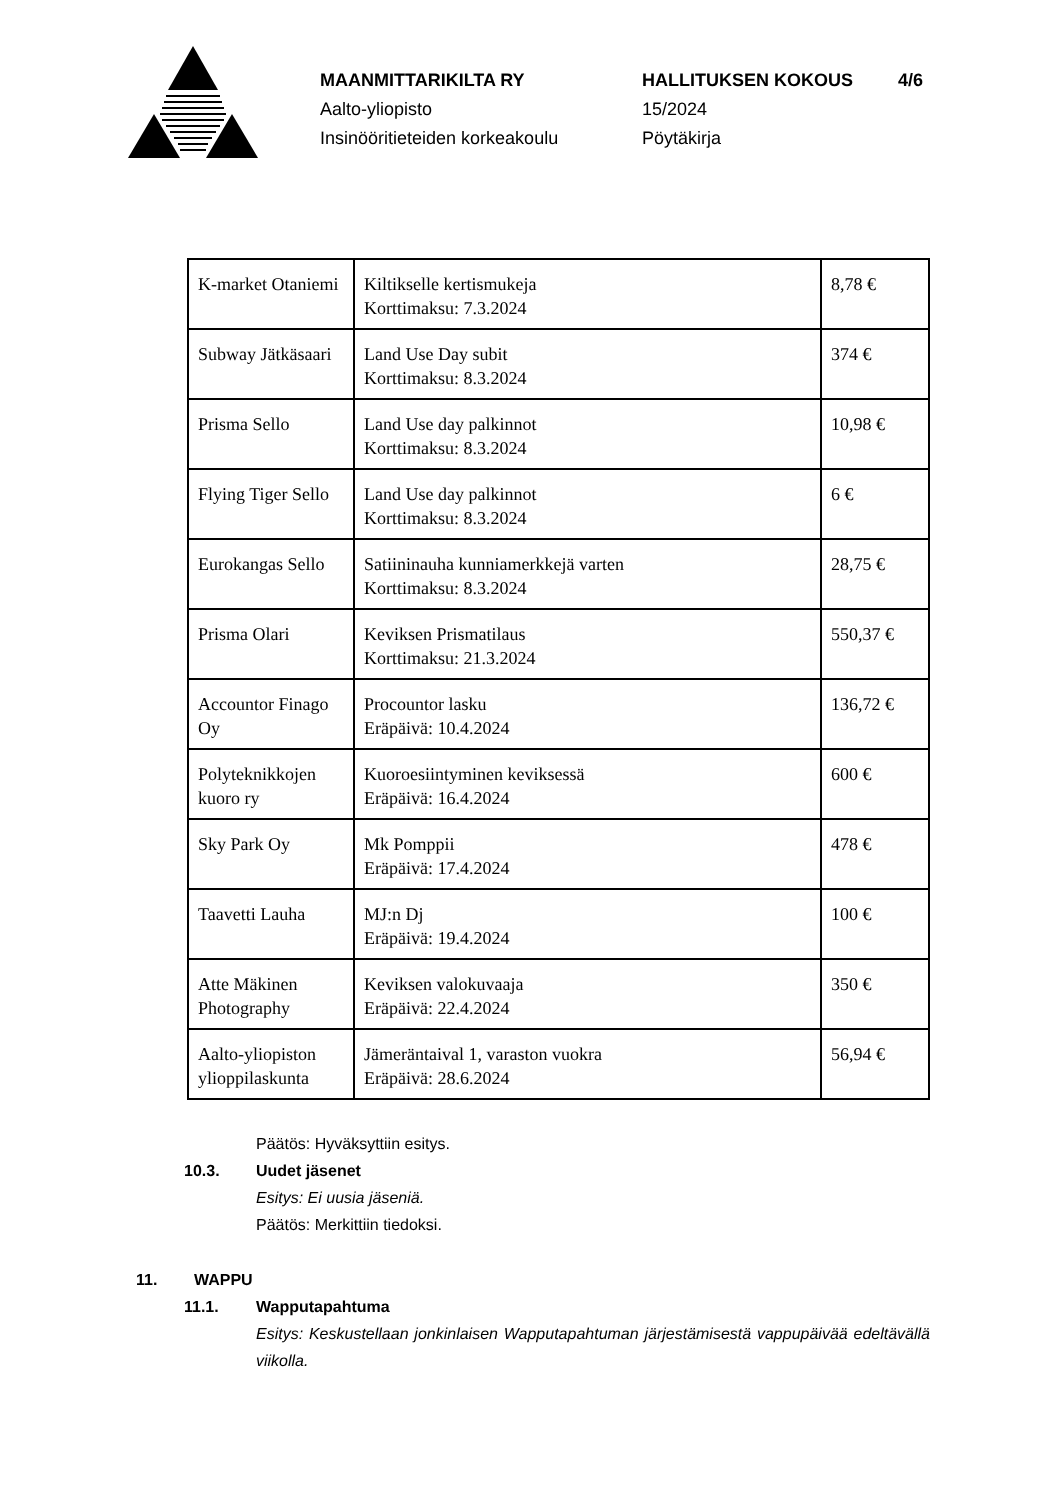MAANMITTARIKILTA RY
Aalto-yliopisto
Insinööritieteiden korkeakoulu
HALLITUKSEN KOKOUS
15/2024
Pöytäkirja
4/6
| K-market Otaniemi | Kiltikselle kertismukeja Korttimaksu: 7.3.2024 | 8,78 € |
| Subway Jätkäsaari | Land Use Day subit Korttimaksu: 8.3.2024 | 374 € |
| Prisma Sello | Land Use day palkinnot Korttimaksu: 8.3.2024 | 10,98 € |
| Flying Tiger Sello | Land Use day palkinnot Korttimaksu: 8.3.2024 | 6 € |
| Eurokangas Sello | Satiininauha kunniamerkkejä varten Korttimaksu: 8.3.2024 | 28,75 € |
| Prisma Olari | Keviksen Prismatilaus Korttimaksu: 21.3.2024 | 550,37 € |
| Accountor Finago Oy | Procountor lasku Eräpäivä: 10.4.2024 | 136,72 € |
| Polyteknikkojen kuoro ry | Kuoroesiintyminen keviksessä Eräpäivä: 16.4.2024 | 600 € |
| Sky Park Oy | Mk Pomppii Eräpäivä: 17.4.2024 | 478 € |
| Taavetti Lauha | MJ:n Dj Eräpäivä: 19.4.2024 | 100 € |
| Atte Mäkinen Photography | Keviksen valokuvaaja Eräpäivä: 22.4.2024 | 350 € |
| Aalto-yliopiston ylioppilaskunta | Jämeräntaival 1, varaston vuokra Eräpäivä: 28.6.2024 | 56,94 € |
Päätös: Hyväksyttiin esitys.
10.3. Uudet jäsenet
Esitys: Ei uusia jäseniä.
Päätös: Merkittiin tiedoksi.
11. WAPPU
11.1. Wapputapahtuma
Esitys: Keskustellaan jonkinlaisen Wapputapahtuman järjestämisestä vappupäivää edeltävällä viikolla.